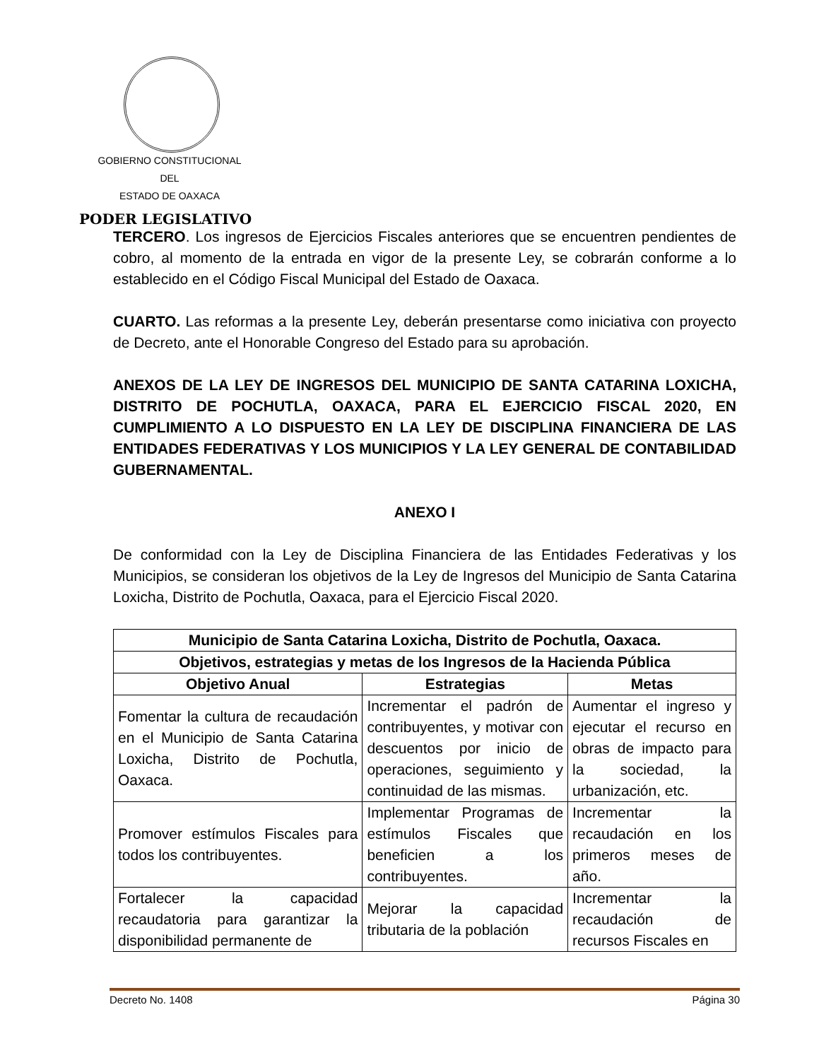GOBIERNO CONSTITUCIONAL
DEL
ESTADO DE OAXACA
PODER LEGISLATIVO
TERCERO. Los ingresos de Ejercicios Fiscales anteriores que se encuentren pendientes de cobro, al momento de la entrada en vigor de la presente Ley, se cobrarán conforme a lo establecido en el Código Fiscal Municipal del Estado de Oaxaca.
CUARTO. Las reformas a la presente Ley, deberán presentarse como iniciativa con proyecto de Decreto, ante el Honorable Congreso del Estado para su aprobación.
ANEXOS DE LA LEY DE INGRESOS DEL MUNICIPIO DE SANTA CATARINA LOXICHA, DISTRITO DE POCHUTLA, OAXACA, PARA EL EJERCICIO FISCAL 2020, EN CUMPLIMIENTO A LO DISPUESTO EN LA LEY DE DISCIPLINA FINANCIERA DE LAS ENTIDADES FEDERATIVAS Y LOS MUNICIPIOS Y LA LEY GENERAL DE CONTABILIDAD GUBERNAMENTAL.
ANEXO I
De conformidad con la Ley de Disciplina Financiera de las Entidades Federativas y los Municipios, se consideran los objetivos de la Ley de Ingresos del Municipio de Santa Catarina Loxicha, Distrito de Pochutla, Oaxaca, para el Ejercicio Fiscal 2020.
| Municipio de Santa Catarina Loxicha, Distrito de Pochutla, Oaxaca. | | |
| --- | --- | --- |
| Objetivos, estrategias y metas de los Ingresos de la Hacienda Pública | | |
| Objetivo Anual | Estrategias | Metas |
| Fomentar la cultura de recaudación en el Municipio de Santa Catarina Loxicha, Distrito de Pochutla, Oaxaca. | Incrementar el padrón de contribuyentes, y motivar con descuentos por inicio de operaciones, seguimiento y continuidad de las mismas. | Aumentar el ingreso y ejecutar el recurso en obras de impacto para la sociedad, la urbanización, etc. |
| Promover estímulos Fiscales para todos los contribuyentes. | Implementar Programas de estímulos Fiscales que beneficien a los contribuyentes. | Incrementar la recaudación en los primeros meses de año. |
| Fortalecer la capacidad recaudatoria para garantizar la disponibilidad permanente de | Mejorar la capacidad tributaria de la población | Incrementar la recaudación de recursos Fiscales en |
Decreto No. 1408 Página 30